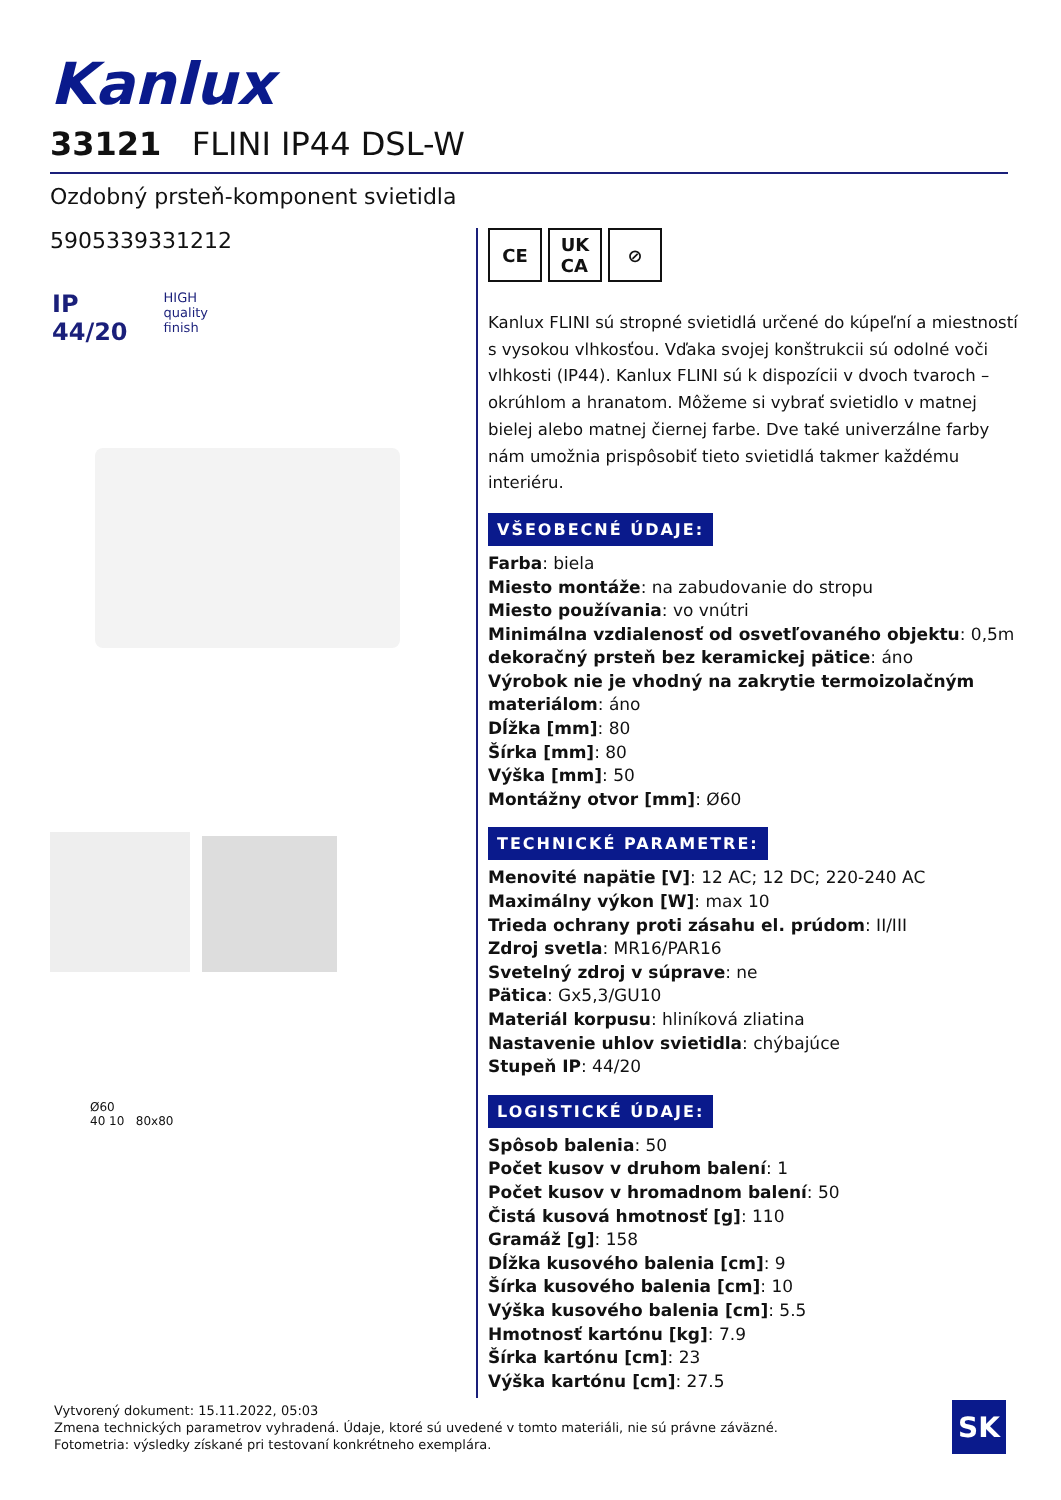Kanlux
33121 FLINI IP44 DSL-W
Ozdobný prsteň-komponent svietidla
5905339331212
IP
44/20
HIGH
quality
finish
Ø60
40 10 80x80
CE UK
CA
⊘
Kanlux FLINI sú stropné svietidlá určené do kúpeľní a miestností s vysokou vlhkosťou. Vďaka svojej konštrukcii sú odolné voči vlhkosti (IP44). Kanlux FLINI sú k dispozícii v dvoch tvaroch – okrúhlom a hranatom. Môžeme si vybrať svietidlo v matnej bielej alebo matnej čiernej farbe. Dve také univerzálne farby nám umožnia prispôsobiť tieto svietidlá takmer každému interiéru.
VŠEOBECNÉ ÚDAJE:
Farba: biela
Miesto montáže: na zabudovanie do stropu
Miesto používania: vo vnútri
Minimálna vzdialenosť od osvetľovaného objektu: 0,5m
dekoračný prsteň bez keramickej pätice: áno
Výrobok nie je vhodný na zakrytie termoizolačným materiálom: áno
Dĺžka [mm]: 80
Šírka [mm]: 80
Výška [mm]: 50
Montážny otvor [mm]: Ø60
TECHNICKÉ PARAMETRE:
Menovité napätie [V]: 12 AC; 12 DC; 220-240 AC
Maximálny výkon [W]: max 10
Trieda ochrany proti zásahu el. prúdom: II/III
Zdroj svetla: MR16/PAR16
Svetelný zdroj v súprave: ne
Pätica: Gx5,3/GU10
Materiál korpusu: hliníková zliatina
Nastavenie uhlov svietidla: chýbajúce
Stupeň IP: 44/20
LOGISTICKÉ ÚDAJE:
Spôsob balenia: 50
Počet kusov v druhom balení: 1
Počet kusov v hromadnom balení: 50
Čistá kusová hmotnosť [g]: 110
Gramáž [g]: 158
Dĺžka kusového balenia [cm]: 9
Šírka kusového balenia [cm]: 10
Výška kusového balenia [cm]: 5.5
Hmotnosť kartónu [kg]: 7.9
Šírka kartónu [cm]: 23
Výška kartónu [cm]: 27.5
Vytvorený dokument: 15.11.2022, 05:03
Zmena technických parametrov vyhradená. Údaje, ktoré sú uvedené v tomto materiáli, nie sú právne záväzné.
Fotometria: výsledky získané pri testovaní konkrétneho exemplára.
SK